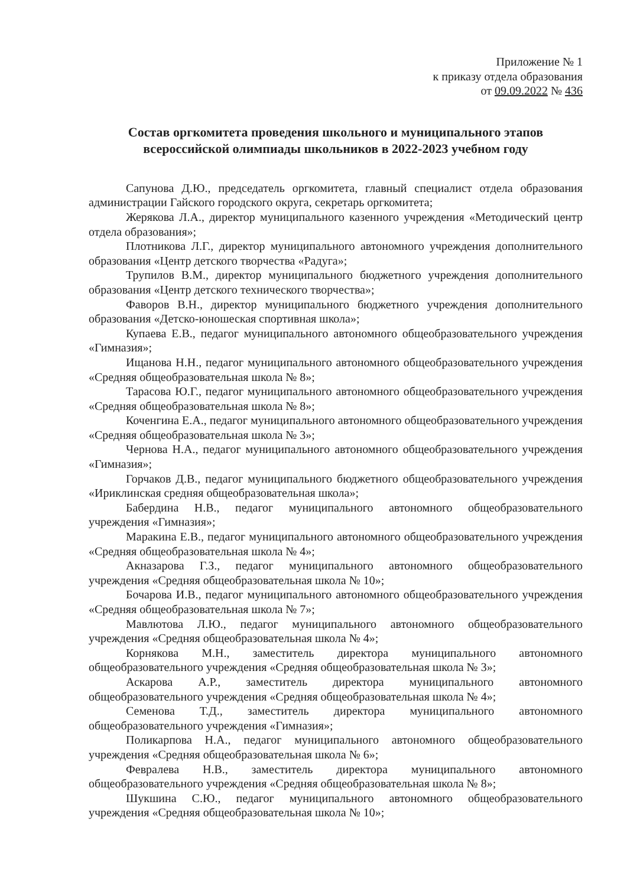Приложение № 1
к приказу отдела образования
от 09.09.2022 № 436
Состав оргкомитета проведения школьного и муниципального этапов всероссийской олимпиады школьников в 2022-2023 учебном году
Сапунова Д.Ю., председатель оргкомитета, главный специалист отдела образования администрации Гайского городского округа, секретарь оргкомитета;
Жерякова Л.А., директор муниципального казенного учреждения «Методический центр отдела образования»;
Плотникова Л.Г., директор муниципального автономного учреждения дополнительного образования «Центр детского творчества «Радуга»;
Трупилов В.М., директор муниципального бюджетного учреждения дополнительного образования «Центр детского технического творчества»;
Фаворов В.Н., директор муниципального бюджетного учреждения дополнительного образования «Детско-юношеская спортивная школа»;
Купаева Е.В., педагог муниципального автономного общеобразовательного учреждения «Гимназия»;
Ищанова Н.Н., педагог муниципального автономного общеобразовательного учреждения «Средняя общеобразовательная школа № 8»;
Тарасова Ю.Г., педагог муниципального автономного общеобразовательного учреждения «Средняя общеобразовательная школа № 8»;
Коченгина Е.А., педагог муниципального автономного общеобразовательного учреждения «Средняя общеобразовательная школа № 3»;
Чернова Н.А., педагог муниципального автономного общеобразовательного учреждения «Гимназия»;
Горчаков Д.В., педагог муниципального бюджетного общеобразовательного учреждения «Ириклинская средняя общеобразовательная школа»;
Бабердина Н.В., педагог муниципального автономного общеобразовательного учреждения «Гимназия»;
Маракина Е.В., педагог муниципального автономного общеобразовательного учреждения «Средняя общеобразовательная школа № 4»;
Акназарова Г.З., педагог муниципального автономного общеобразовательного учреждения «Средняя общеобразовательная школа № 10»;
Бочарова И.В., педагог муниципального автономного общеобразовательного учреждения «Средняя общеобразовательная школа № 7»;
Мавлютова Л.Ю., педагог муниципального автономного общеобразовательного учреждения «Средняя общеобразовательная школа № 4»;
Корнякова М.Н., заместитель директора муниципального автономного общеобразовательного учреждения «Средняя общеобразовательная школа № 3»;
Аскарова А.Р., заместитель директора муниципального автономного общеобразовательного учреждения «Средняя общеобразовательная школа № 4»;
Семенова Т.Д., заместитель директора муниципального автономного общеобразовательного учреждения «Гимназия»;
Поликарпова Н.А., педагог муниципального автономного общеобразовательного учреждения «Средняя общеобразовательная школа № 6»;
Февралева Н.В., заместитель директора муниципального автономного общеобразовательного учреждения «Средняя общеобразовательная школа № 8»;
Шукшина С.Ю., педагог муниципального автономного общеобразовательного учреждения «Средняя общеобразовательная школа № 10»;